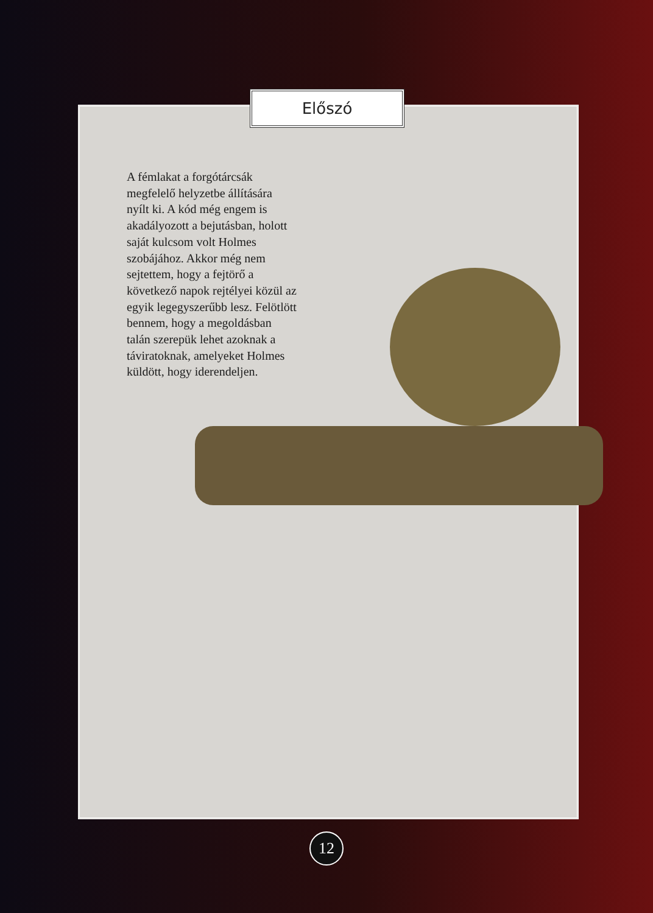Előszó
A fémlakat a forgótárcsák megfelelő helyzetbe állítására nyílt ki. A kód még engem is akadályozott a bejutásban, holott saját kulcsom volt Holmes szobájához. Akkor még nem sejtettem, hogy a fejtörő a következő napok rejtélyei közül az egyik legegyszerűbb lesz. Felötlött bennem, hogy a megoldásban talán szerepük lehet azoknak a táviratoknak, amelyeket Holmes küldött, hogy iderendeljen.
12